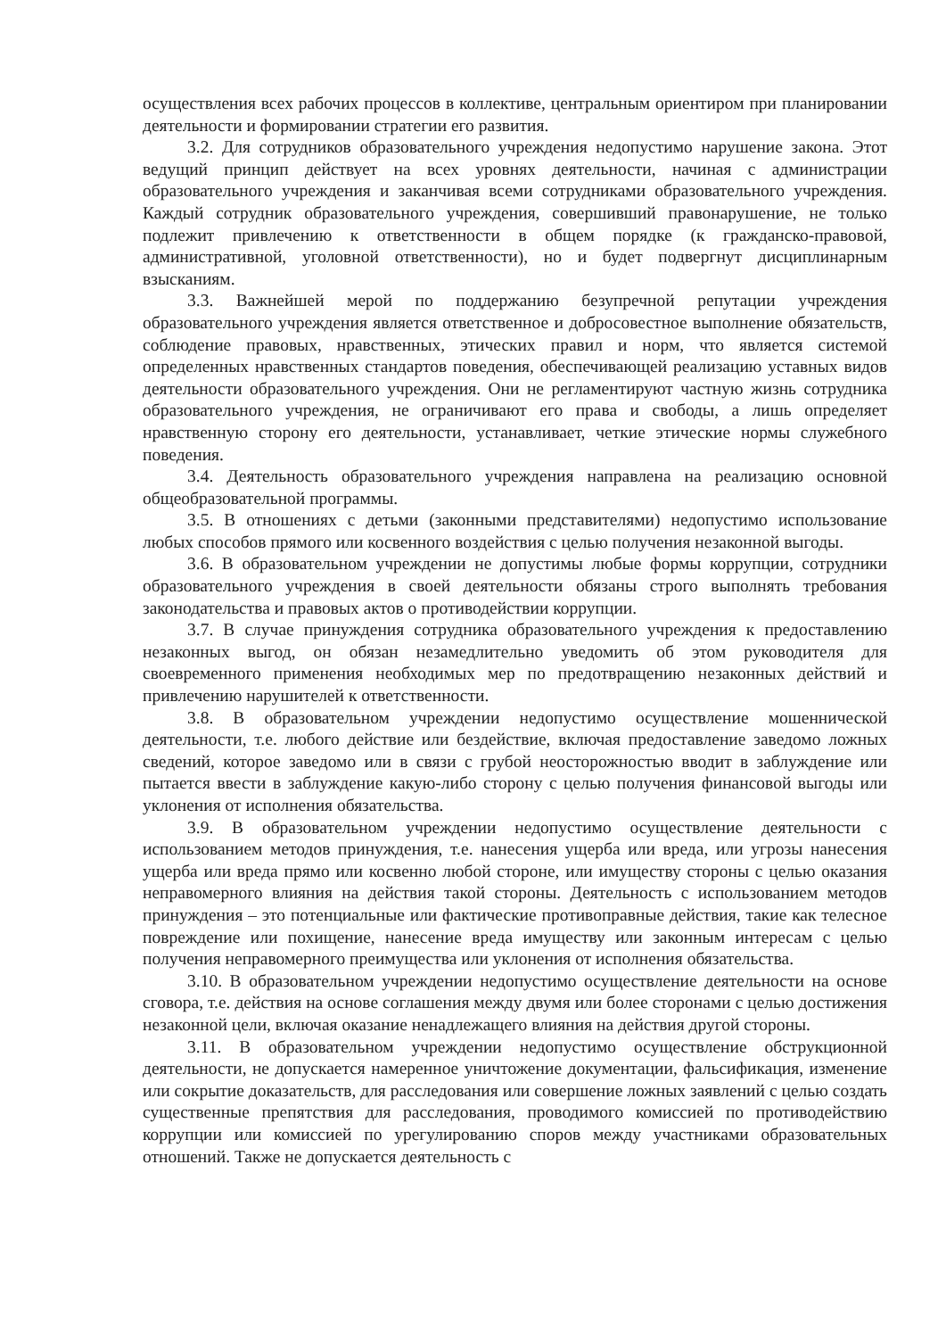осуществления всех рабочих процессов в коллективе, центральным ориентиром при планировании деятельности и формировании стратегии его развития.
3.2. Для сотрудников образовательного учреждения недопустимо нарушение закона. Этот ведущий принцип действует на всех уровнях деятельности, начиная с администрации образовательного учреждения и заканчивая всеми сотрудниками образовательного учреждения. Каждый сотрудник образовательного учреждения, совершивший правонарушение, не только подлежит привлечению к ответственности в общем порядке (к гражданско-правовой, административной, уголовной ответственности), но и будет подвергнут дисциплинарным взысканиям.
3.3. Важнейшей мерой по поддержанию безупречной репутации учреждения образовательного учреждения является ответственное и добросовестное выполнение обязательств, соблюдение правовых, нравственных, этических правил и норм, что является системой определенных нравственных стандартов поведения, обеспечивающей реализацию уставных видов деятельности образовательного учреждения. Они не регламентируют частную жизнь сотрудника образовательного учреждения, не ограничивают его права и свободы, а лишь определяет нравственную сторону его деятельности, устанавливает, четкие этические нормы служебного поведения.
3.4. Деятельность образовательного учреждения направлена на реализацию основной общеобразовательной программы.
3.5. В отношениях с детьми (законными представителями) недопустимо использование любых способов прямого или косвенного воздействия с целью получения незаконной выгоды.
3.6. В образовательном учреждении не допустимы любые формы коррупции, сотрудники образовательного учреждения в своей деятельности обязаны строго выполнять требования законодательства и правовых актов о противодействии коррупции.
3.7. В случае принуждения сотрудника образовательного учреждения к предоставлению незаконных выгод, он обязан незамедлительно уведомить об этом руководителя для своевременного применения необходимых мер по предотвращению незаконных действий и привлечению нарушителей к ответственности.
3.8. В образовательном учреждении недопустимо осуществление мошеннической деятельности, т.е. любого действие или бездействие, включая предоставление заведомо ложных сведений, которое заведомо или в связи с грубой неосторожностью вводит в заблуждение или пытается ввести в заблуждение какую-либо сторону с целью получения финансовой выгоды или уклонения от исполнения обязательства.
3.9. В образовательном учреждении недопустимо осуществление деятельности с использованием методов принуждения, т.е. нанесения ущерба или вреда, или угрозы нанесения ущерба или вреда прямо или косвенно любой стороне, или имуществу стороны с целью оказания неправомерного влияния на действия такой стороны. Деятельность с использованием методов принуждения – это потенциальные или фактические противоправные действия, такие как телесное повреждение или похищение, нанесение вреда имуществу или законным интересам с целью получения неправомерного преимущества или уклонения от исполнения обязательства.
3.10. В образовательном учреждении недопустимо осуществление деятельности на основе сговора, т.е. действия на основе соглашения между двумя или более сторонами с целью достижения незаконной цели, включая оказание ненадлежащего влияния на действия другой стороны.
3.11. В образовательном учреждении недопустимо осуществление обструкционной деятельности, не допускается намеренное уничтожение документации, фальсификация, изменение или сокрытие доказательств, для расследования или совершение ложных заявлений с целью создать существенные препятствия для расследования, проводимого комиссией по противодействию коррупции или комиссией по урегулированию споров между участниками образовательных отношений. Также не допускается деятельность с